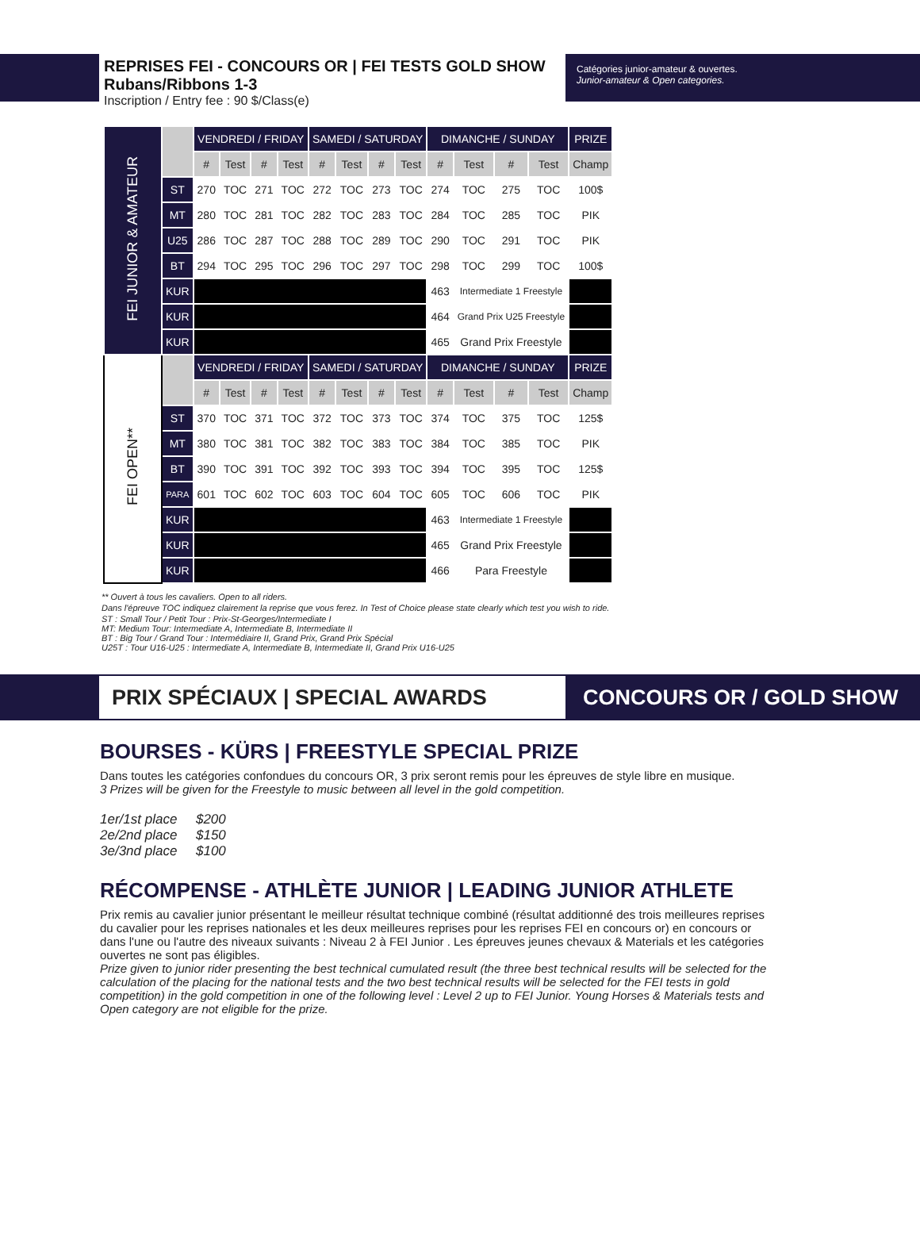REPRISES FEI - CONCOURS OR | FEI TESTS GOLD SHOW
Rubans/Ribbons 1-3
Inscription / Entry fee : 90 $/Class(e)
Catégories junior-amateur & ouvertes.
Junior-amateur & Open categories.
| FEI JUNIOR & AMATEUR | | VENDREDI / FRIDAY | | | | SAMEDI / SATURDAY | | | | DIMANCHE / SUNDAY | | | | PRIZE |
| | | # | Test | # | Test | # | Test | # | Test | # | Test | # | Test | Champ |
| | ST | 270 | TOC | 271 | TOC | 272 | TOC | 273 | TOC | 274 | TOC | 275 | TOC | 100$ |
| | MT | 280 | TOC | 281 | TOC | 282 | TOC | 283 | TOC | 284 | TOC | 285 | TOC | PIK |
| | U25 | 286 | TOC | 287 | TOC | 288 | TOC | 289 | TOC | 290 | TOC | 291 | TOC | PIK |
| | BT | 294 | TOC | 295 | TOC | 296 | TOC | 297 | TOC | 298 | TOC | 299 | TOC | 100$ |
| | KUR | | | | | | | | | 463 | Intermediate 1 Freestyle | | | |
| | KUR | | | | | | | | | 464 | Grand Prix U25 Freestyle | | | |
| | KUR | | | | | | | | | 465 | Grand Prix Freestyle | | | |
| FEI OPEN** | | VENDREDI / FRIDAY | | | | SAMEDI / SATURDAY | | | | DIMANCHE / SUNDAY | | | | PRIZE |
| | | # | Test | # | Test | # | Test | # | Test | # | Test | # | Test | Champ |
| | ST | 370 | TOC | 371 | TOC | 372 | TOC | 373 | TOC | 374 | TOC | 375 | TOC | 125$ |
| | MT | 380 | TOC | 381 | TOC | 382 | TOC | 383 | TOC | 384 | TOC | 385 | TOC | PIK |
| | BT | 390 | TOC | 391 | TOC | 392 | TOC | 393 | TOC | 394 | TOC | 395 | TOC | 125$ |
| | PARA | 601 | TOC | 602 | TOC | 603 | TOC | 604 | TOC | 605 | TOC | 606 | TOC | PIK |
| | KUR | | | | | | | | | 463 | Intermediate 1 Freestyle | | | |
| | KUR | | | | | | | | | 465 | Grand Prix Freestyle | | | |
| | KUR | | | | | | | | | 466 | Para Freestyle | | | |
** Ouvert à tous les cavaliers. Open to all riders.
Dans l'épreuve TOC indiquez clairement la reprise que vous ferez. In Test of Choice please state clearly which test you wish to ride.
ST : Small Tour / Petit Tour : Prix-St-Georges/Intermediate I
MT: Medium Tour: Intermediate A, Intermediate B, Intermediate II
BT : Big Tour / Grand Tour : Intermédiaire II, Grand Prix, Grand Prix Spécial
U25T : Tour U16-U25 : Intermediate A, Intermediate B, Intermediate II, Grand Prix U16-U25
PRIX SPÉCIAUX | SPECIAL AWARDS
CONCOURS OR / GOLD SHOW
BOURSES - KÜRS | FREESTYLE SPECIAL PRIZE
Dans toutes les catégories confondues du concours OR, 3 prix seront remis pour les épreuves de style libre en musique.
3 Prizes will be given for the Freestyle to music between all level in the gold competition.
1er/1st place $200
2e/2nd place $150
3e/3nd place $100
RÉCOMPENSE - ATHLÈTE JUNIOR | LEADING JUNIOR ATHLETE
Prix remis au cavalier junior présentant le meilleur résultat technique combiné (résultat additionné des trois meilleures reprises du cavalier pour les reprises nationales et les deux meilleures reprises pour les reprises FEI en concours or) en concours or dans l'une ou l'autre des niveaux suivants : Niveau 2 à FEI Junior . Les épreuves jeunes chevaux & Materials et les catégories ouvertes ne sont pas éligibles.
Prize given to junior rider presenting the best technical cumulated result (the three best technical results will be selected for the calculation of the placing for the national tests and the two best technical results will be selected for the FEI tests in gold competition) in the gold competition in one of the following level : Level 2 up to FEI Junior. Young Horses & Materials tests and Open category are not eligible for the prize.